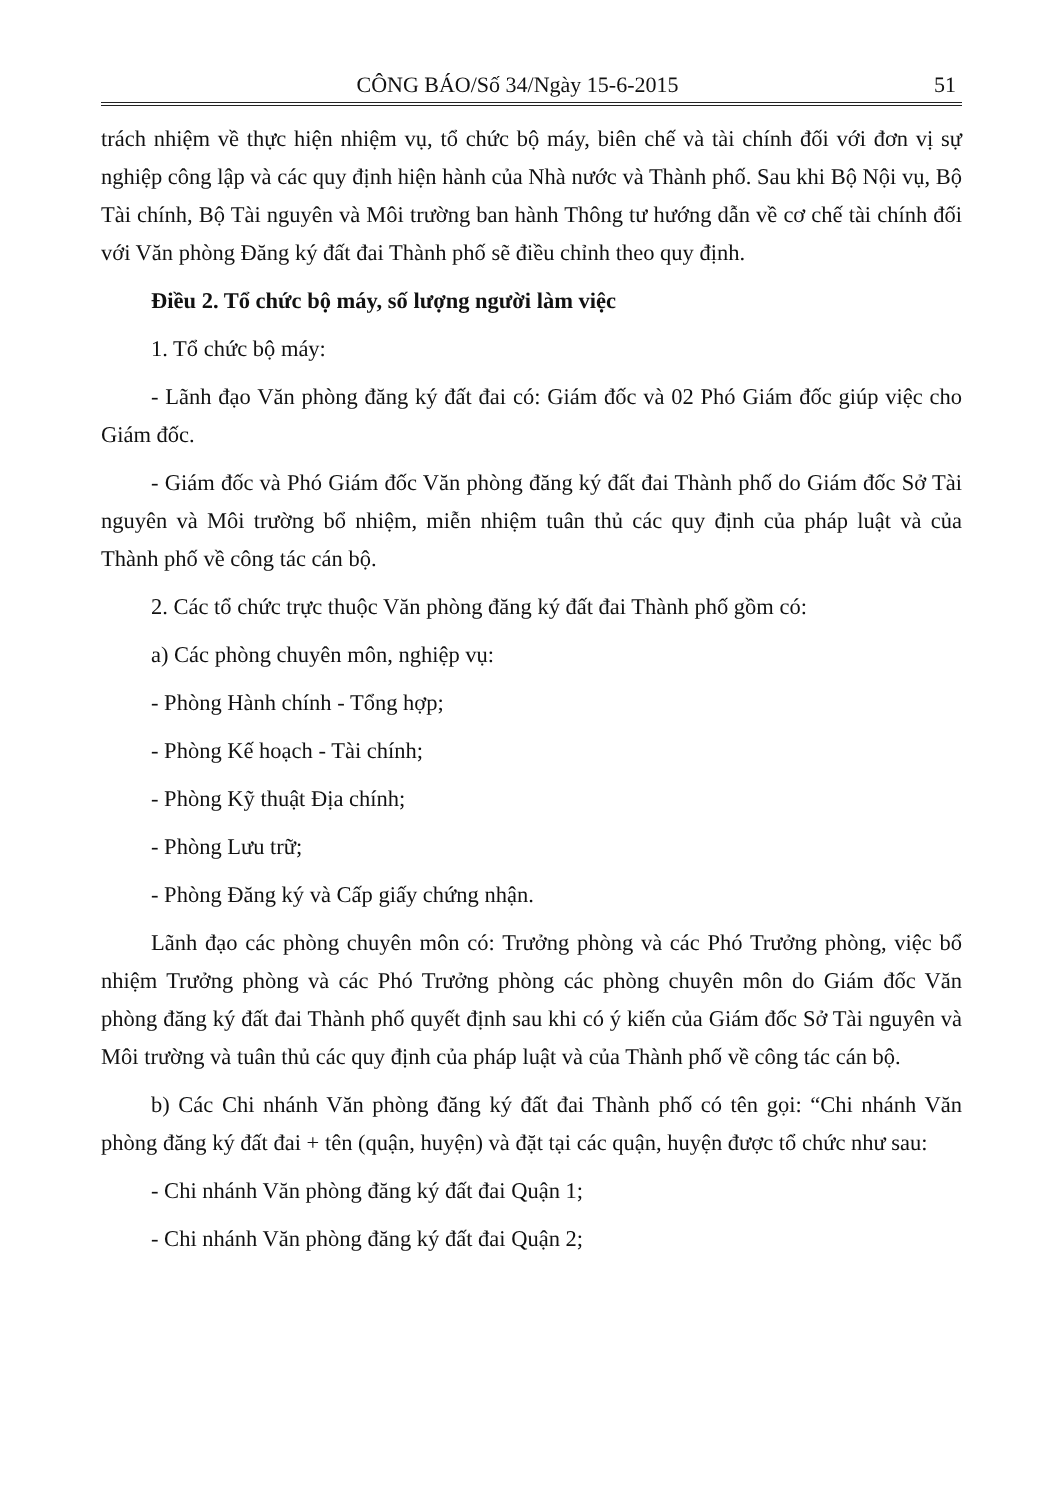CÔNG BÁO/Số 34/Ngày 15-6-2015 51
trách nhiệm về thực hiện nhiệm vụ, tổ chức bộ máy, biên chế và tài chính đối với đơn vị sự nghiệp công lập và các quy định hiện hành của Nhà nước và Thành phố. Sau khi Bộ Nội vụ, Bộ Tài chính, Bộ Tài nguyên và Môi trường ban hành Thông tư hướng dẫn về cơ chế tài chính đối với Văn phòng Đăng ký đất đai Thành phố sẽ điều chỉnh theo quy định.
Điều 2. Tổ chức bộ máy, số lượng người làm việc
1. Tổ chức bộ máy:
- Lãnh đạo Văn phòng đăng ký đất đai có: Giám đốc và 02 Phó Giám đốc giúp việc cho Giám đốc.
- Giám đốc và Phó Giám đốc Văn phòng đăng ký đất đai Thành phố do Giám đốc Sở Tài nguyên và Môi trường bổ nhiệm, miễn nhiệm tuân thủ các quy định của pháp luật và của Thành phố về công tác cán bộ.
2. Các tổ chức trực thuộc Văn phòng đăng ký đất đai Thành phố gồm có:
a) Các phòng chuyên môn, nghiệp vụ:
- Phòng Hành chính - Tổng hợp;
- Phòng Kế hoạch - Tài chính;
- Phòng Kỹ thuật Địa chính;
- Phòng Lưu trữ;
- Phòng Đăng ký và Cấp giấy chứng nhận.
Lãnh đạo các phòng chuyên môn có: Trưởng phòng và các Phó Trưởng phòng, việc bổ nhiệm Trưởng phòng và các Phó Trưởng phòng các phòng chuyên môn do Giám đốc Văn phòng đăng ký đất đai Thành phố quyết định sau khi có ý kiến của Giám đốc Sở Tài nguyên và Môi trường và tuân thủ các quy định của pháp luật và của Thành phố về công tác cán bộ.
b) Các Chi nhánh Văn phòng đăng ký đất đai Thành phố có tên gọi: “Chi nhánh Văn phòng đăng ký đất đai + tên (quận, huyện) và đặt tại các quận, huyện được tổ chức như sau:
- Chi nhánh Văn phòng đăng ký đất đai Quận 1;
- Chi nhánh Văn phòng đăng ký đất đai Quận 2;